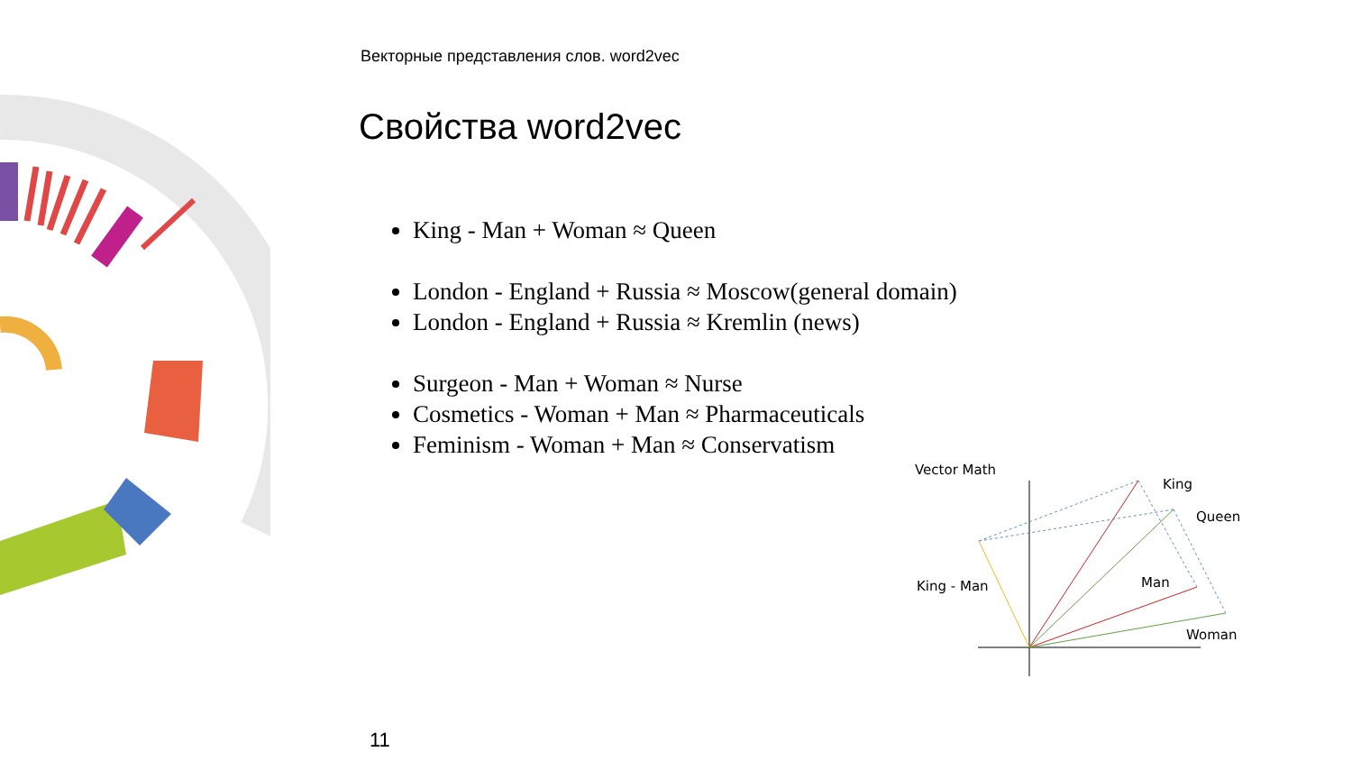Векторные представления слов. word2vec
Свойства word2vec
King - Man + Woman ≈ Queen
London - England + Russia ≈ Moscow(general domain)
London - England + Russia ≈ Kremlin (news)
Surgeon - Man + Woman ≈ Nurse
Cosmetics - Woman + Man ≈ Pharmaceuticals
Feminism - Woman + Man ≈ Conservatism
Vector Math
King
Queen
King - Man
Man
Woman
11